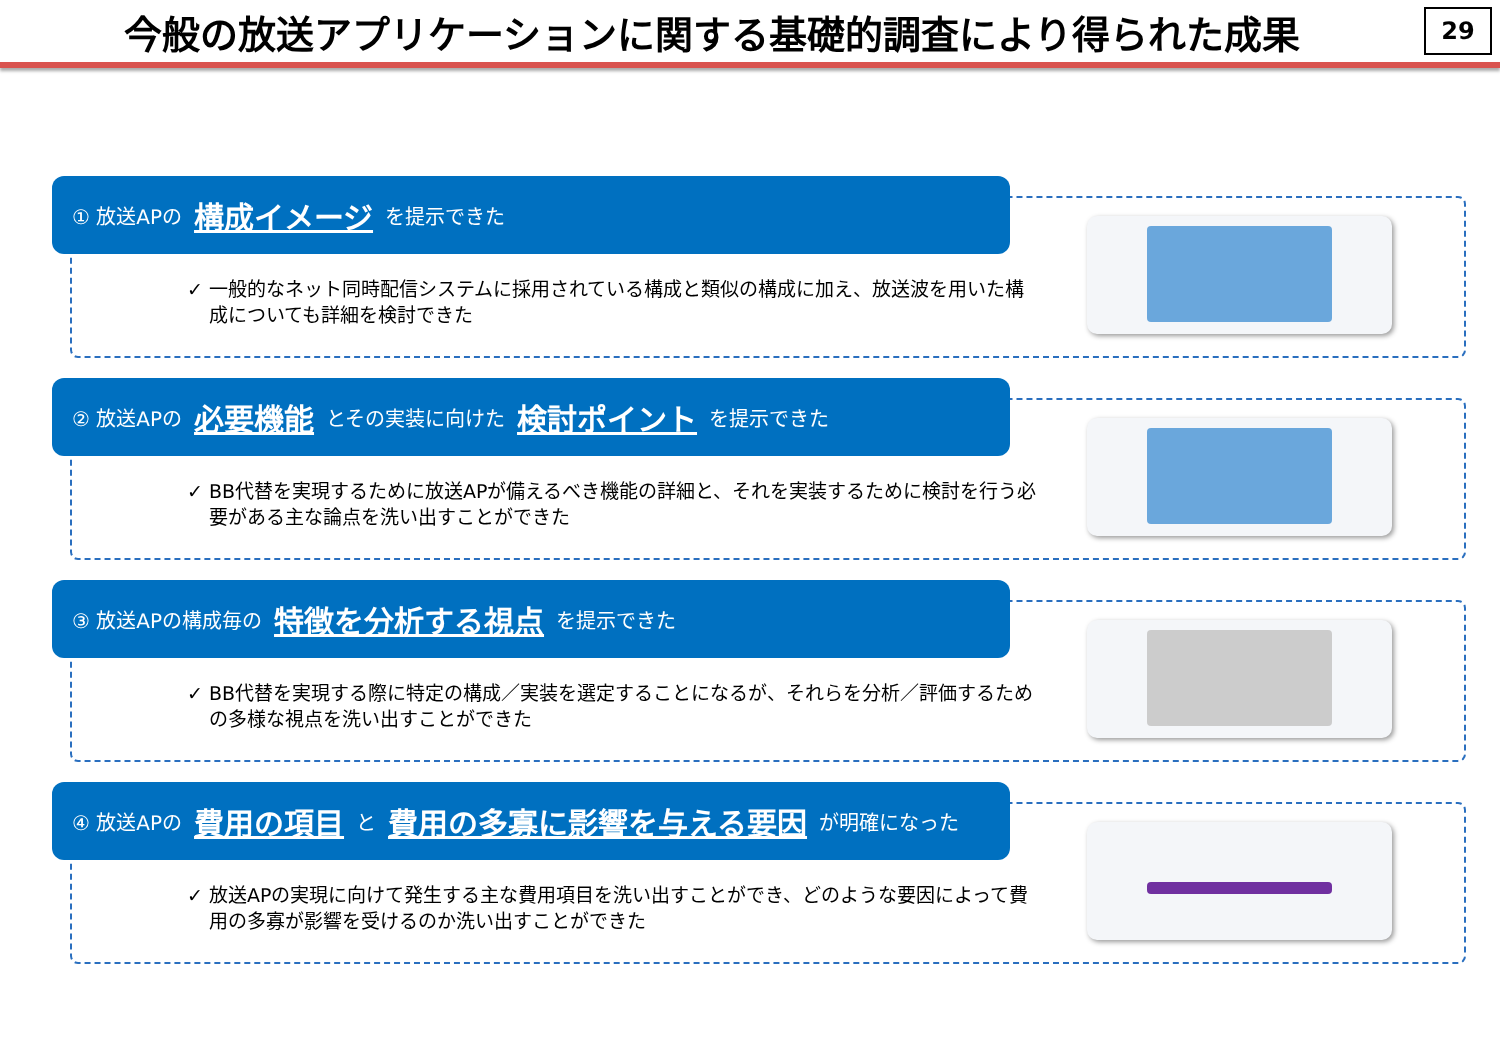今般の放送アプリケーションに関する基礎的調査により得られた成果
29
① 放送APの 構成イメージ を提示できた
✓ 一般的なネット同時配信システムに採用されている構成と類似の構成に加え、放送波を用いた構成についても詳細を検討できた
② 放送APの 必要機能 とその実装に向けた 検討ポイント を提示できた
✓ BB代替を実現するために放送APが備えるべき機能の詳細と、それを実装するために検討を行う必要がある主な論点を洗い出すことができた
③ 放送APの構成毎の 特徴を分析する視点 を提示できた
✓ BB代替を実現する際に特定の構成／実装を選定することになるが、それらを分析／評価するための多様な視点を洗い出すことができた
④ 放送APの 費用の項目 と 費用の多寡に影響を与える要因 が明確になった
✓ 放送APの実現に向けて発生する主な費用項目を洗い出すことができ、どのような要因によって費用の多寡が影響を受けるのか洗い出すことができた